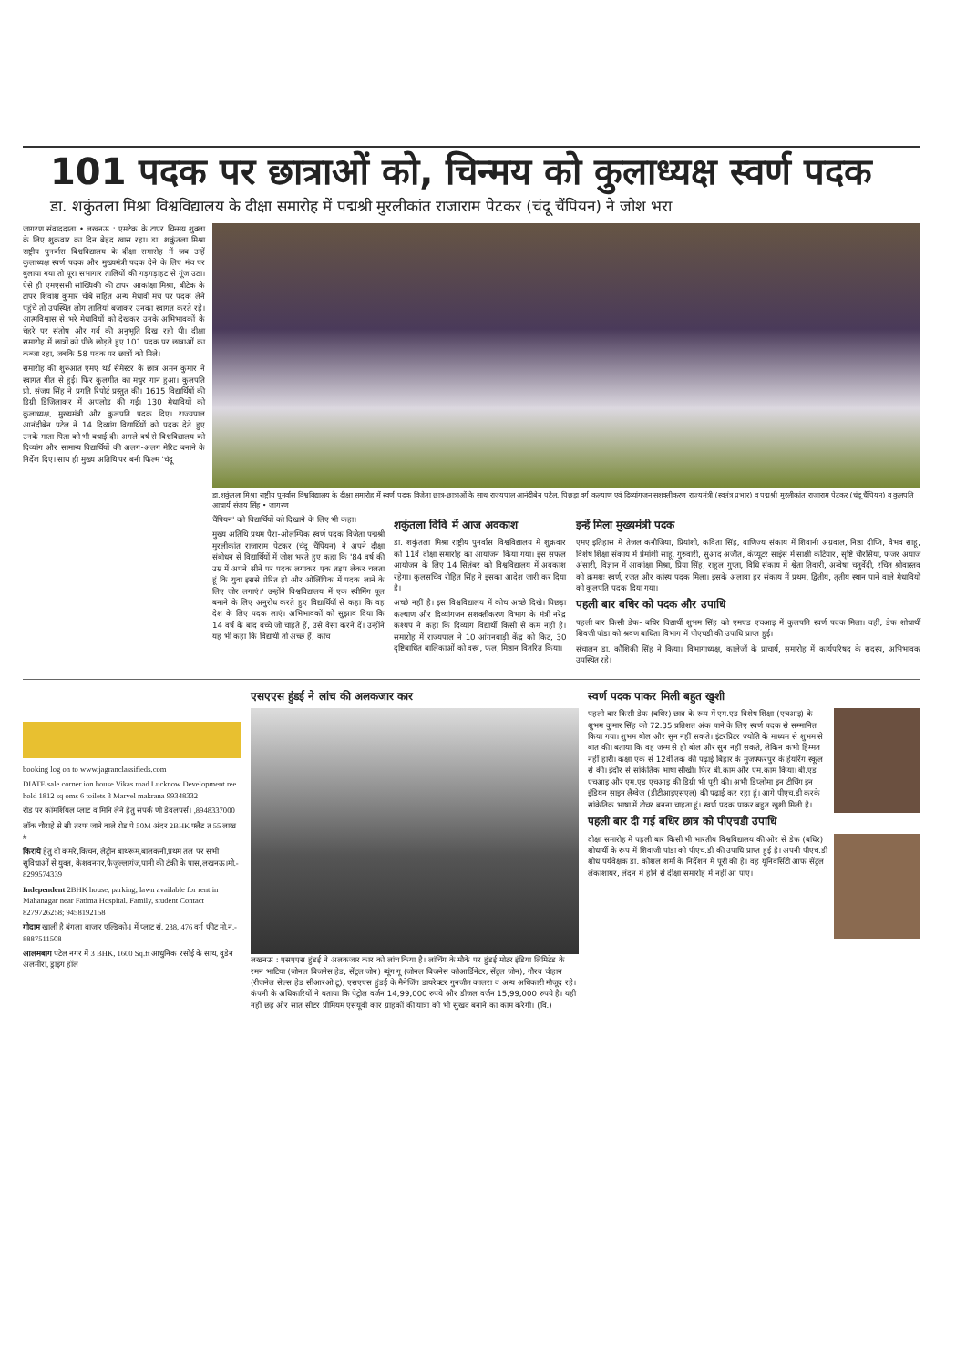101 पदक पर छात्राओं को, चिन्मय को कुलाध्यक्ष स्वर्ण पदक
डा. शकुंतला मिश्रा विश्वविद्यालय के दीक्षा समारोह में पद्मश्री मुरलीकांत राजाराम पेटकर (चंदू चैंपियन) ने जोश भरा
जागरण संवाददाता • लखनऊ : एमटेक के टापर चिन्मय शुक्ला के लिए शुक्रवार का दिन बेहद खास रहा। डा. शकुंतला मिश्रा राष्ट्रीय पुनर्वास विश्वविद्यालय के दीक्षा समारोह में जब उन्हें कुलाध्यक्ष स्वर्ण पदक और मुख्यमंत्री पदक देने के लिए मंच पर बुलाया गया तो पूरा सभागार तालियों की गड़गड़ाहट से गूंज उठा। ऐसे ही एमएससी सांख्यिकी की टापर आकांक्षा मिश्रा, बीटेक के टापर शिवांश कुमार चौबे सहित अन्य मेधावी मंच पर पदक लेने पहुंचे तो उपस्थित लोग तालियां बजाकर उनका स्वागत करते रहे। आत्मविश्वास से भरे मेधावियों को देखकर उनके अभिभावकों के चेहरे पर संतोष और गर्व की अनुभूति दिख रही थी। दीक्षा समारोह में छात्रों को पीछे छोड़ते हुए 101 पदक पर छात्राओं का कब्जा रहा, जबकि 58 पदक पर छात्रों को मिले।
समारोह की शुरुआत एमए थर्ड सेमेस्टर के छात्र अमन कुमार ने स्वागत गीत से हुई। फिर कुलगीत का मधुर गान हुआ। कुलपति प्रो. संजय सिंह ने प्रगति रिपोर्ट प्रस्तुत की। 1615 विद्यार्थियों की डिग्री डिजिलाकर में अपलोड की गई। 130 मेधावियों को कुलाध्यक्ष, मुख्यमंत्री और कुलपति पदक दिए। राज्यपाल आनंदीबेन पटेल ने 14 दिव्यांग विद्यार्थियों को पदक देते हुए उनके माता-पिता को भी बधाई दी। अगले वर्ष से विश्वविद्यालय को दिव्यांग और सामान्य विद्यार्थियों की अलग-अलग मेरिट बनाने के निर्देश दिए। साथ ही मुख्य अतिथि पर बनी फिल्म 'चंदू
डा.शकुंतला मिश्रा राष्ट्रीय पुनर्वास विश्वविद्यालय के दीक्षा समारोह में स्वर्ण पदक विजेता छात्र-छात्राओं के साथ राज्यपाल आनंदीबेन पटेल, पिछड़ा वर्ग कल्याण एवं दिव्यांगजन सशक्तीकरण राज्यमंत्री (स्वतंत्र प्रभार) व पद्मश्री मुरलीकांत राजाराम पेटकर (चंदू चैंपियन) व कुलपति आचार्य संजय सिंह • जागरण
चैंपियन' को विद्यार्थियों को दिखाने के लिए भी कहा।
मुख्य अतिथि प्रथम पैरा-ओलम्पिक स्वर्ण पदक विजेता पद्मश्री मुरलीकांत राजाराम पेटकर (चंदू चैंपियन) ने अपने दीक्षा संबोधन से विद्यार्थियों में जोश भरते हुए कहा कि '84 वर्ष की उम्र में अपने सीने पर पदक लगाकर एक तड़प लेकर चलता हूं कि युवा इससे प्रेरित हो और ओलिंपिक में पदक लाने के लिए जोर लगाएं।' उन्होंने विश्वविद्यालय में एक स्वीमिंग पूल बनाने के लिए अनुरोध करते हुए विद्यार्थियों से कहा कि वह देश के लिए पदक लाएं। अभिभावकों को सुझाव दिया कि 14 वर्ष के बाद बच्चे जो चाहते हैं, उसे वैसा करने दें। उन्होंने यह भी कहा कि विद्यार्थी तो अच्छे हैं, कोच
शकुंतला विवि में आज अवकाश
डा. शकुंतला मिश्रा राष्ट्रीय पुनर्वास विश्वविद्यालय में शुक्रवार को 11वें दीक्षा समारोह का आयोजन किया गया। इस सफल आयोजन के लिए 14 सितंबर को विश्वविद्यालय में अवकाश रहेगा। कुलसचिव रोहित सिंह ने इसका आदेश जारी कर दिया है।
अच्छे नहीं है। इस विश्वविद्यालय में कोच अच्छे दिखे। पिछड़ा कल्याण और दिव्यांगजन सशक्तीकरण विभाग के मंत्री नरेंद्र कश्यप ने कहा कि दिव्यांग विद्यार्थी किसी से कम नहीं है। समारोह में राज्यपाल ने 10 आंगनबाड़ी केंद्र को किट, 30 दृष्टिबाधित बालिकाओं को वस्त्र, फल, मिष्ठान वितरित किया।
इन्हें मिला मुख्यमंत्री पदक
एमए इतिहास में तेजल कनौजिया, प्रियांशी, कविता सिंह, वाणिज्य संकाय में शिवानी अग्रवाल, निष्ठा दीप्ति, वैभव साहू, विशेष शिक्षा संकाय में प्रेमांशी साहू, गुरुवारी, सुआद अजीत, कंप्यूटर साइंस में साक्षी कटियार, सृष्टि चौरसिया, फजर अयाज अंसारी, विज्ञान में आकांक्षा मिश्रा, प्रिया सिंह, राहुल गुप्ता, विधि संकाय में श्वेता तिवारी, अन्वेषा चतुर्वेदी, रचित श्रीवास्तव को क्रमशः स्वर्ण, रजत और कांस्य पदक मिला। इसके अलावा हर संकाय में प्रथम, द्वितीय, तृतीय स्थान पाने वाले मेधावियों को कुलपति पदक दिया गया।
पहली बार बधिर को पदक और उपाधि
पहली बार किसी डेफ- बधिर विद्यार्थी शुभम सिंह को एमएड एचआइ में कुलपति स्वर्ण पदक मिला। वहीं, डेफ शोधार्थी शिवजी पांडा को श्रवण बाधिता विभाग में पीएचडी की उपाधि प्राप्त हुई।
संचालन डा. कौशिकी सिंह ने किया। विभागाध्यक्ष, कालेजों के प्राचार्य, समारोह में कार्यपरिषद के सदस्य, अभिभावक उपस्थित रहे।
booking log on to www.jagranclassifieds.com
DIATE sale corner ion house Vikas road Lucknow Development ree hold 1812 sq oms 6 toilets 3 Marvel makrana 99348332
रोड पर कॉमर्शियल प्लाट व मिनि लेने हेतु संपर्क णी डेवलपर्स। ,8948337000
लॉक चौराहे से सी तरफ जाने वाले रोड पे 50M अंदर 2BHK फ्लैट त 55 लाख #
किराये हेतु दो कमरे,किचन, लैट्रीन बाथरूम,बालकनी,प्रथम तल पर सभी सुविधाओं से युक्त, केशवनगर,फैजुल्लागंज,पानी की टंकी के पास,लखनऊ।मो.- 8299574339
Independent 2BHK house, parking, lawn available for rent in Mahanagar near Fatima Hospital. Family, student Contact 8279726258; 9458192158
गोदाम खाली है बंगला बाजार एल्डिको-I में प्लाट सं. 238, 476 वर्ग फीट मो.न.- 8887511508
आलमबाग पटेल नगर में 3 BHK, 1600 Sq.ft आधुनिक रसोई के साथ, वुडेन अलमीरा, ड्राइंग हॉल
एसएएस हुंडई ने लांच की अलकजार कार
लखनऊ : एसएएस हुंडई ने अलकजार कार को लांच किया है। लांचिंग के मौके पर हुंडई मोटर इंडिया लिमिटेड के रमन भाटिया (जोनल बिजनेस हेड, सेंट्रल जोन) ब्यूंग गू (जोनल बिजनेस कोआर्डिनेटर, सेंट्रल जोन), गौरव चौहान (रीजनेल सेल्स हेड सीआरओ टू), एसएएस हुंडई के मैनेजिंग डायरेक्टर गुनजीत कालरा व अन्य अधिकारी मौजूद रहे। कंपनी के अधिकारियों ने बताया कि पेट्रोल वर्जन 14,99,000 रुपये और डीजल वर्जन 15,99,000 रुपये है। यही नहीं छह और सात सीटर प्रीमियम एसयूवी कार ग्राहकों की यात्रा को भी सुखद बनाने का काम करेगी। (वि.)
स्वर्ण पदक पाकर मिली बहुत खुशी
पहली बार किसी डेफ (बधिर) छात्र के रूप में एम.एड विशेष शिक्षा (एचआइ) के शुभम कुमार सिंह को 72.35 प्रतिशत अंक पाने के लिए स्वर्ण पदक से सम्मानित किया गया। शुभम बोल और सुन नहीं सकते। इंटरप्रिटर ज्योति के माध्यम से शुभम से बात की। बताया कि वह जन्म से ही बोल और सुन नहीं सकते, लेकिन कभी हिम्मत नहीं हारी। कक्षा एक से 12वीं तक की पढ़ाई बिहार के मुजफ्फरपुर के हेयरिंग स्कूल से की। इंदौर से सांकेतिक भाषा सीखी। फिर बी.काम और एम.काम किया। बी.एड एचआइ और एम.एड एचआइ की डिग्री भी पूरी की। अभी डिप्लोमा इन टीचिंग इन इंडियन साइन लैंग्वेज (डीटीआइएसएल) की पढ़ाई कर रहा हूं। आगे पीएच.डी करके सांकेतिक भाषा में टीचर बनना चाहता हूं। स्वर्ण पदक पाकर बहुत खुशी मिली है।
पहली बार दी गई बधिर छात्र को पीएचडी उपाधि
दीक्षा समारोह में पहली बार किसी भी भारतीय विश्वविद्यालय की ओर से डेफ (बधिर) शोधार्थी के रूप में शिवाजी पांडा को पीएच.डी की उपाधि प्राप्त हुई है। अपनी पीएच.डी शोध पर्यवेक्षक डा. कौशल शर्मा के निर्देशन में पूरी की है। वह यूनिवर्सिटी आफ सेंट्रल लंकाशायर, लंदन में होने से दीक्षा समारोह में नहीं आ पाए।